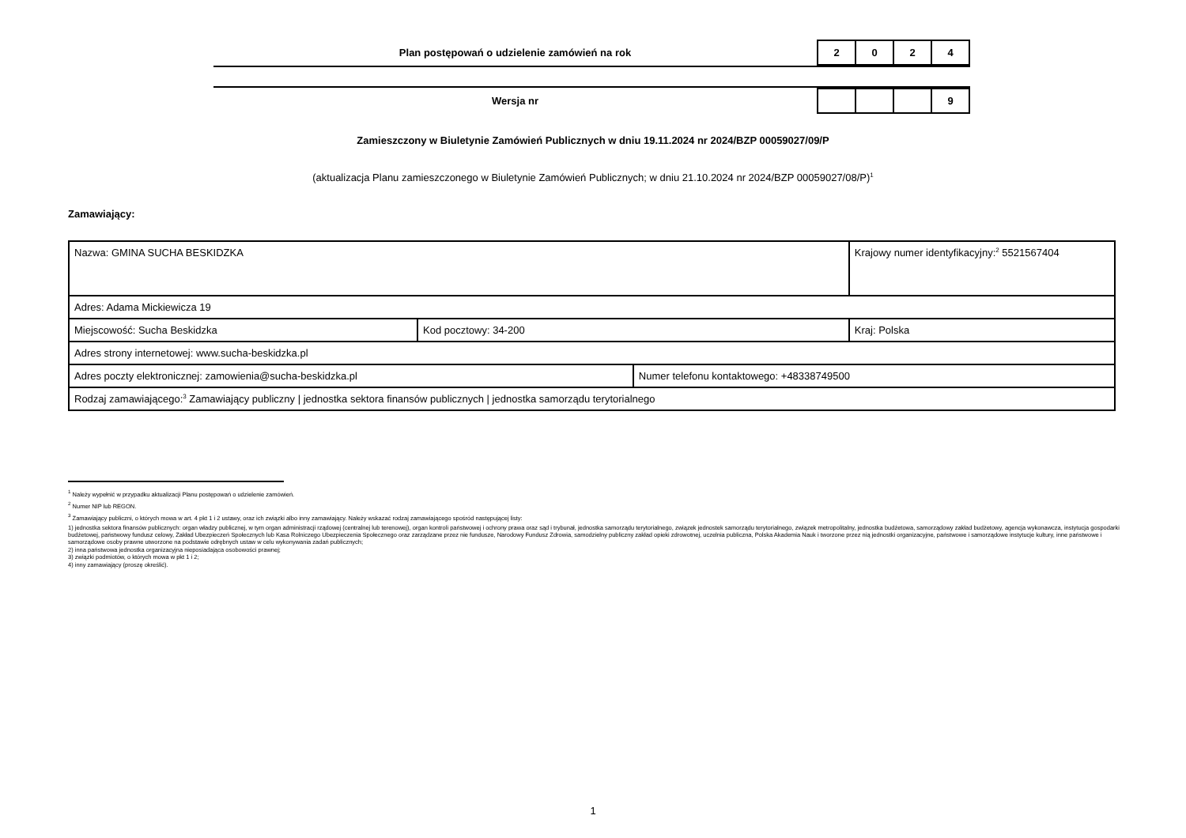Plan postępowań o udzielenie zamówień na rok
| 2 | 0 | 2 | 4 |
Wersja nr
| | | | 9 |
Zamieszczony w Biuletynie Zamówień Publicznych w dniu 19.11.2024 nr 2024/BZP 00059027/09/P
(aktualizacja Planu zamieszczonego w Biuletynie Zamówień Publicznych; w dniu 21.10.2024 nr 2024/BZP 00059027/08/P)<sup>1</sup>
Zamawiający:
| Nazwa: GMINA SUCHA BESKIDZKA | | | Krajowy numer identyfikacyjny:<sup>2</sup> 5521567404 |
| Adres: Adama Mickiewicza 19 | | | |
| Miejscowość: Sucha Beskidzka | Kod pocztowy: 34-200 | | Kraj: Polska |
| Adres strony internetowej: www.sucha-beskidzka.pl | | | |
| Adres poczty elektronicznej: zamowienia@sucha-beskidzka.pl | | Numer telefonu kontaktowego: +48338749500 | |
| Rodzaj zamawiającego:<sup>3</sup> Zamawiający publiczny / jednostka sektora finansów publicznych / jednostka samorządu terytorialnego | | | |
<sup>1</sup> Należy wypełnić w przypadku aktualizacji Planu postępowań o udzielenie zamówień.
<sup>2</sup> Numer NIP lub REGON.
<sup>3</sup> Zamawiający publiczni, o których mowa w art. 4 pkt 1 i 2 ustawy, oraz ich związki albo inny zamawiający. Należy wskazać rodzaj zamawiającego spośród następującej listy:
1) jednostka sektora finansów publicznych: organ władzy publicznej, w tym organ administracji rządowej (centralnej lub terenowej), organ kontroli państwowej i ochrony prawa oraz sąd i trybunał, jednostka samorządu terytorialnego, związek jednostek samorządu terytorialnego, związek metropolitalny, jednostka budżetowa, samorządowy zakład budżetowy, agencja wykonawcza, instytucja gospodarki budżetowej, państwowy fundusz celowy, Zakład Ubezpieczeń Społecznych lub Kasa Rolniczego Ubezpieczenia Społecznego oraz zarządzane przez nie fundusze, Narodowy Fundusz Zdrowia, samodzielny publiczny zakład opieki zdrowotnej, uczelnia publiczna, Polska Akademia Nauk i tworzone przez nią jednostki organizacyjne, państwowe i samorządowe instytucje kultury, inne państwowe i samorządowe osoby prawne utworzone na podstawie odrębnych ustaw w celu wykonywania zadań publicznych;
2) inna państwowa jednostka organizacyjna nieposiadająca osobowości prawnej;
3) związki podmiotów, o których mowa w pkt 1 i 2;
4) inny zamawiający (proszę określić).
1